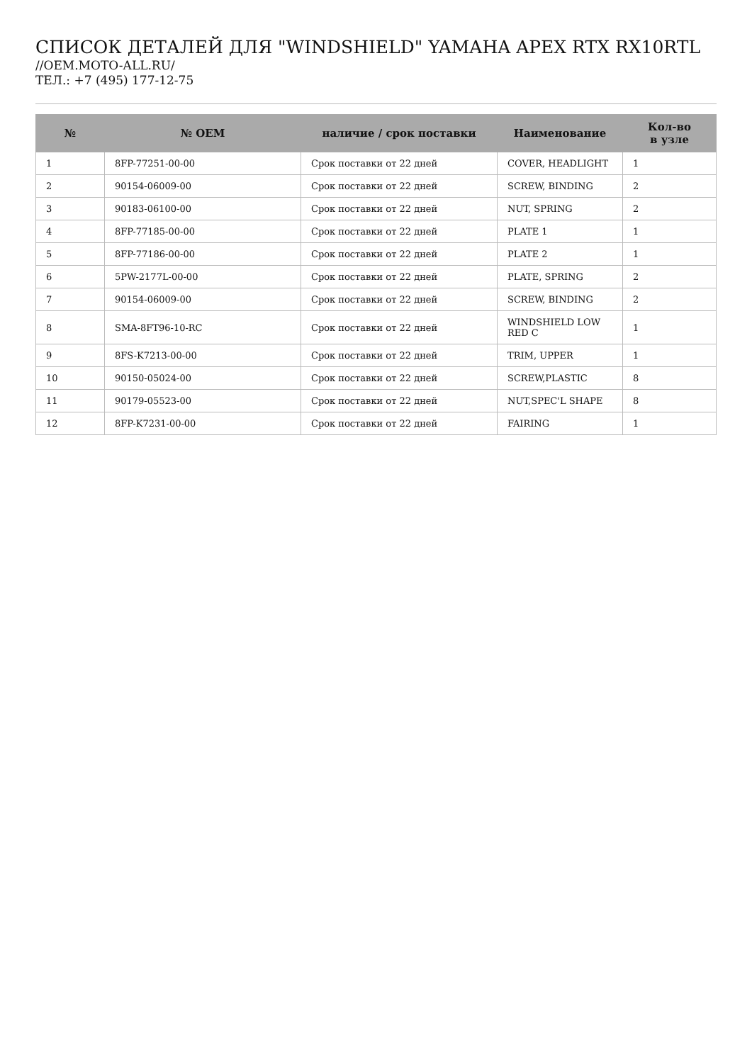СПИСОК ДЕТАЛЕЙ ДЛЯ "WINDSHIELD" YAMAHA APEX RTX RX10RTL
//OEM.MOTO-ALL.RU/
ТЕЛ.: +7 (495) 177-12-75
| № | № OEM | наличие / срок поставки | Наименование | Кол-во в узле |
| --- | --- | --- | --- | --- |
| 1 | 8FP-77251-00-00 | Срок поставки от 22 дней | COVER, HEADLIGHT | 1 |
| 2 | 90154-06009-00 | Срок поставки от 22 дней | SCREW, BINDING | 2 |
| 3 | 90183-06100-00 | Срок поставки от 22 дней | NUT, SPRING | 2 |
| 4 | 8FP-77185-00-00 | Срок поставки от 22 дней | PLATE 1 | 1 |
| 5 | 8FP-77186-00-00 | Срок поставки от 22 дней | PLATE 2 | 1 |
| 6 | 5PW-2177L-00-00 | Срок поставки от 22 дней | PLATE, SPRING | 2 |
| 7 | 90154-06009-00 | Срок поставки от 22 дней | SCREW, BINDING | 2 |
| 8 | SMA-8FT96-10-RC | Срок поставки от 22 дней | WINDSHIELD LOW RED C | 1 |
| 9 | 8FS-K7213-00-00 | Срок поставки от 22 дней | TRIM, UPPER | 1 |
| 10 | 90150-05024-00 | Срок поставки от 22 дней | SCREW,PLASTIC | 8 |
| 11 | 90179-05523-00 | Срок поставки от 22 дней | NUT,SPEC'L SHAPE | 8 |
| 12 | 8FP-K7231-00-00 | Срок поставки от 22 дней | FAIRING | 1 |